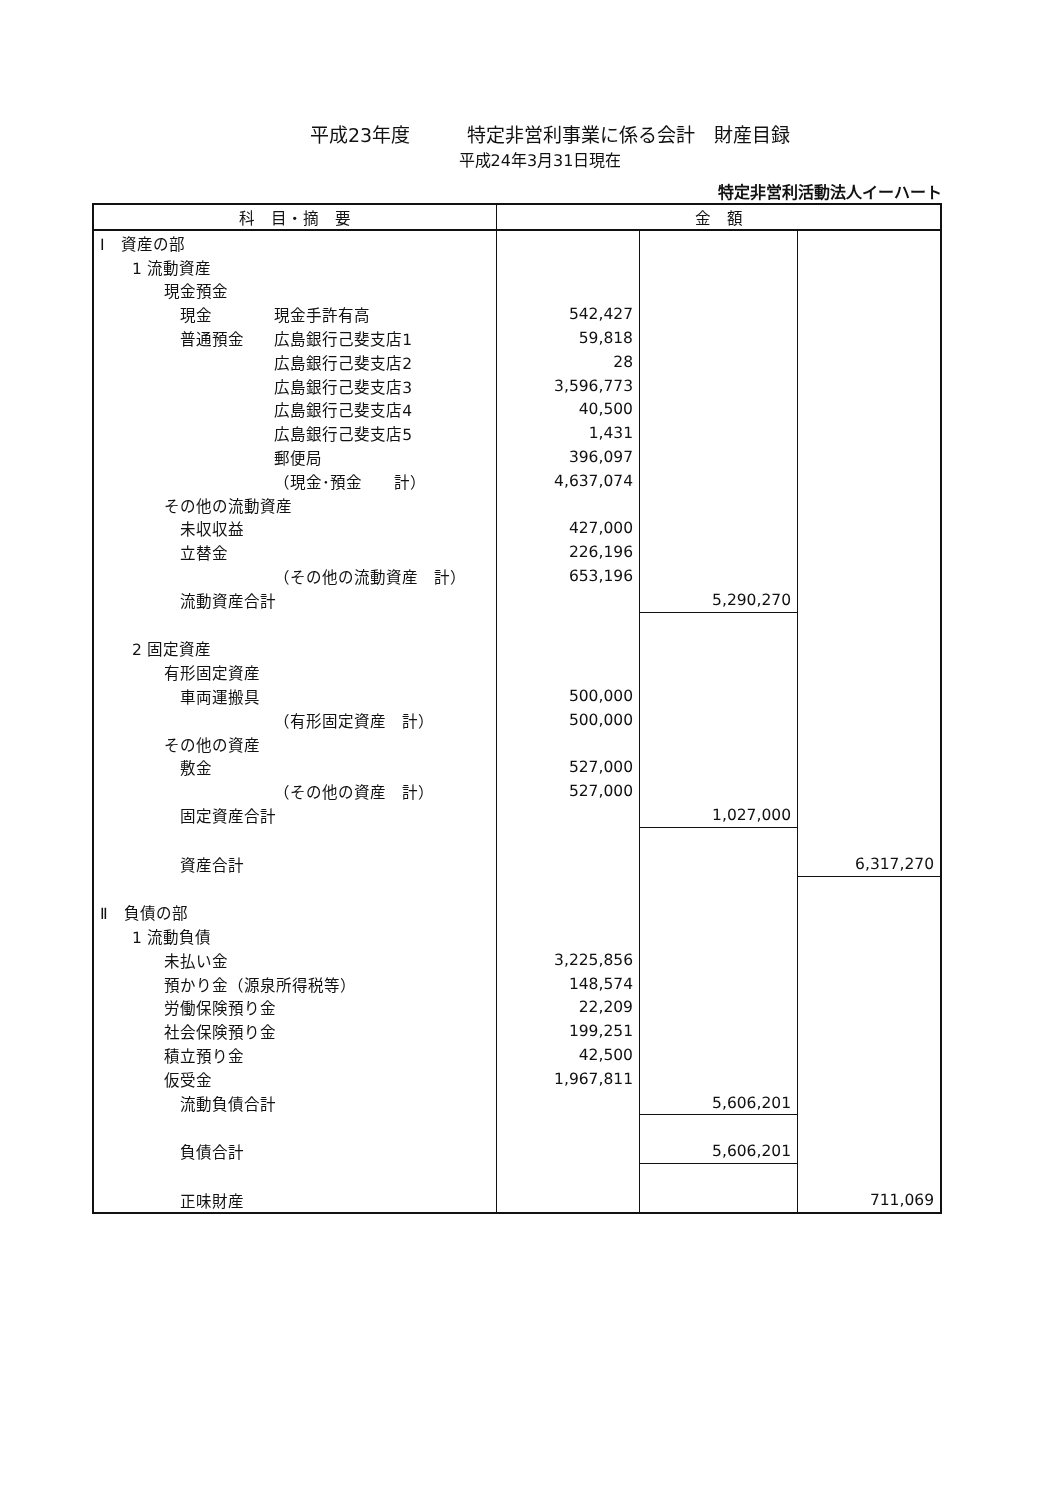平成23年度　　　特定非営利事業に係る会計　財産目録
平成24年3月31日現在
特定非営利活動法人イーハート
| 科 目・摘 要 | | 金 額 | | |
| --- | --- | --- | --- | --- |
| Ⅰ 資産の部 | | | | |
| 1 流動資産 | | | | |
| 現金預金 | | | | |
| 現金 | 現金手許有高 | 542,427 | | |
| 普通預金 | 広島銀行己斐支店1 | 59,818 | | |
| | 広島銀行己斐支店2 | 28 | | |
| | 広島銀行己斐支店3 | 3,596,773 | | |
| | 広島銀行己斐支店4 | 40,500 | | |
| | 広島銀行己斐支店5 | 1,431 | | |
| | 郵便局 | 396,097 | | |
| | （現金･預金 計） | 4,637,074 | | |
| その他の流動資産 | | | | |
| 未収収益 | | 427,000 | | |
| 立替金 | | 226,196 | | |
| | （その他の流動資産 計） | 653,196 | | |
| 流動資産合計 | | | 5,290,270 | |
| 2 固定資産 | | | | |
| 有形固定資産 | | | | |
| 車両運搬具 | | 500,000 | | |
| | （有形固定資産 計） | 500,000 | | |
| その他の資産 | | | | |
| 敷金 | | 527,000 | | |
| | （その他の資産 計） | 527,000 | | |
| 固定資産合計 | | | 1,027,000 | |
| 資産合計 | | | | 6,317,270 |
| Ⅱ 負債の部 | | | | |
| 1 流動負債 | | | | |
| 未払い金 | | 3,225,856 | | |
| 預かり金（源泉所得税等） | | 148,574 | | |
| 労働保険預り金 | | 22,209 | | |
| 社会保険預り金 | | 199,251 | | |
| 積立預り金 | | 42,500 | | |
| 仮受金 | | 1,967,811 | | |
| 流動負債合計 | | | 5,606,201 | |
| 負債合計 | | | 5,606,201 | |
| 正味財産 | | | | 711,069 |